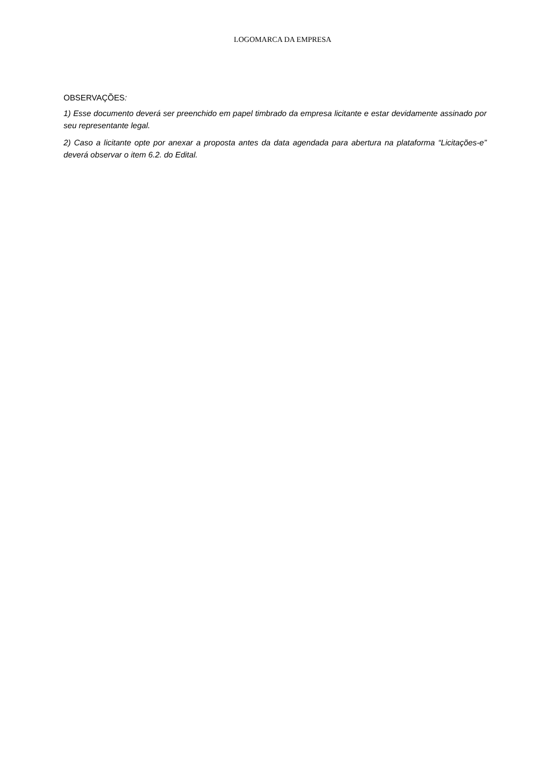LOGOMARCA DA EMPRESA
OBSERVAÇÕES:
1) Esse documento deverá ser preenchido em papel timbrado da empresa licitante e estar devidamente assinado por seu representante legal.
2) Caso a licitante opte por anexar a proposta antes da data agendada para abertura na plataforma “Licitações-e” deverá observar o item 6.2. do Edital.